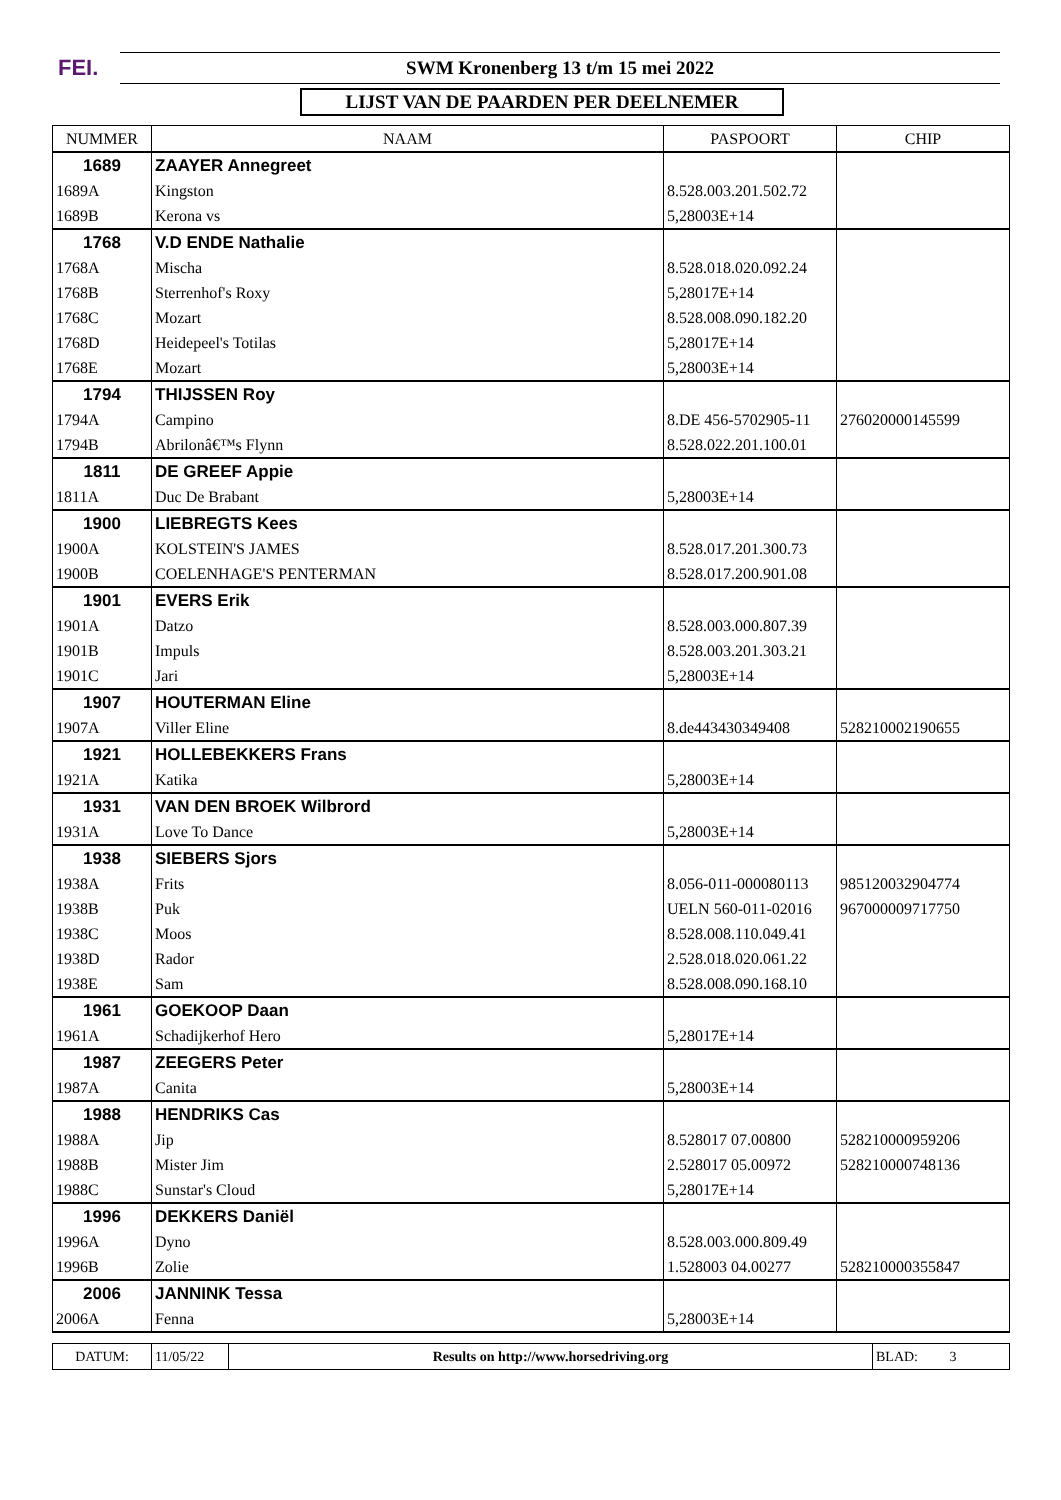FEI. SWM Kronenberg 13 t/m 15 mei 2022
LIJST VAN DE PAARDEN PER DEELNEMER
| NUMMER | NAAM | PASPOORT | CHIP |
| --- | --- | --- | --- |
| 1689 | ZAAYER Annegreet | | |
| 1689A | Kingston | 8.528.003.201.502.72 | |
| 1689B | Kerona vs | 5,28003E+14 | |
| 1768 | V.D ENDE Nathalie | | |
| 1768A | Mischa | 8.528.018.020.092.24 | |
| 1768B | Sterrenhof's Roxy | 5,28017E+14 | |
| 1768C | Mozart | 8.528.008.090.182.20 | |
| 1768D | Heidepeel's Totilas | 5,28017E+14 | |
| 1768E | Mozart | 5,28003E+14 | |
| 1794 | THIJSSEN Roy | | |
| 1794A | Campino | 8.DE 456-5702905-11 | 276020000145599 |
| 1794B | Abrilonâ€™s Flynn | 8.528.022.201.100.01 | |
| 1811 | DE GREEF Appie | | |
| 1811A | Duc De Brabant | 5,28003E+14 | |
| 1900 | LIEBREGTS Kees | | |
| 1900A | KOLSTEIN'S JAMES | 8.528.017.201.300.73 | |
| 1900B | COELENHAGE'S PENTERMAN | 8.528.017.200.901.08 | |
| 1901 | EVERS Erik | | |
| 1901A | Datzo | 8.528.003.000.807.39 | |
| 1901B | Impuls | 8.528.003.201.303.21 | |
| 1901C | Jari | 5,28003E+14 | |
| 1907 | HOUTERMAN Eline | | |
| 1907A | Viller Eline | 8.de443430349408 | 528210002190655 |
| 1921 | HOLLEBEKKERS Frans | | |
| 1921A | Katika | 5,28003E+14 | |
| 1931 | VAN DEN BROEK Wilbrord | | |
| 1931A | Love To Dance | 5,28003E+14 | |
| 1938 | SIEBERS Sjors | | |
| 1938A | Frits | 8.056-011-000080113 | 985120032904774 |
| 1938B | Puk | UELN 560-011-02016 | 967000009717750 |
| 1938C | Moos | 8.528.008.110.049.41 | |
| 1938D | Rador | 2.528.018.020.061.22 | |
| 1938E | Sam | 8.528.008.090.168.10 | |
| 1961 | GOEKOOP Daan | | |
| 1961A | Schadijkerhof Hero | 5,28017E+14 | |
| 1987 | ZEEGERS Peter | | |
| 1987A | Canita | 5,28003E+14 | |
| 1988 | HENDRIKS Cas | | |
| 1988A | Jip | 8.528017 07.00800 | 528210000959206 |
| 1988B | Mister Jim | 2.528017 05.00972 | 528210000748136 |
| 1988C | Sunstar's Cloud | 5,28017E+14 | |
| 1996 | DEKKERS Daniël | | |
| 1996A | Dyno | 8.528.003.000.809.49 | |
| 1996B | Zolie | 1.528003 04.00277 | 528210000355847 |
| 2006 | JANNINK Tessa | | |
| 2006A | Fenna | 5,28003E+14 | |
| DATUM: | 11/05/22 | Results on http://www.horsedriving.org | BLAD: 3 |